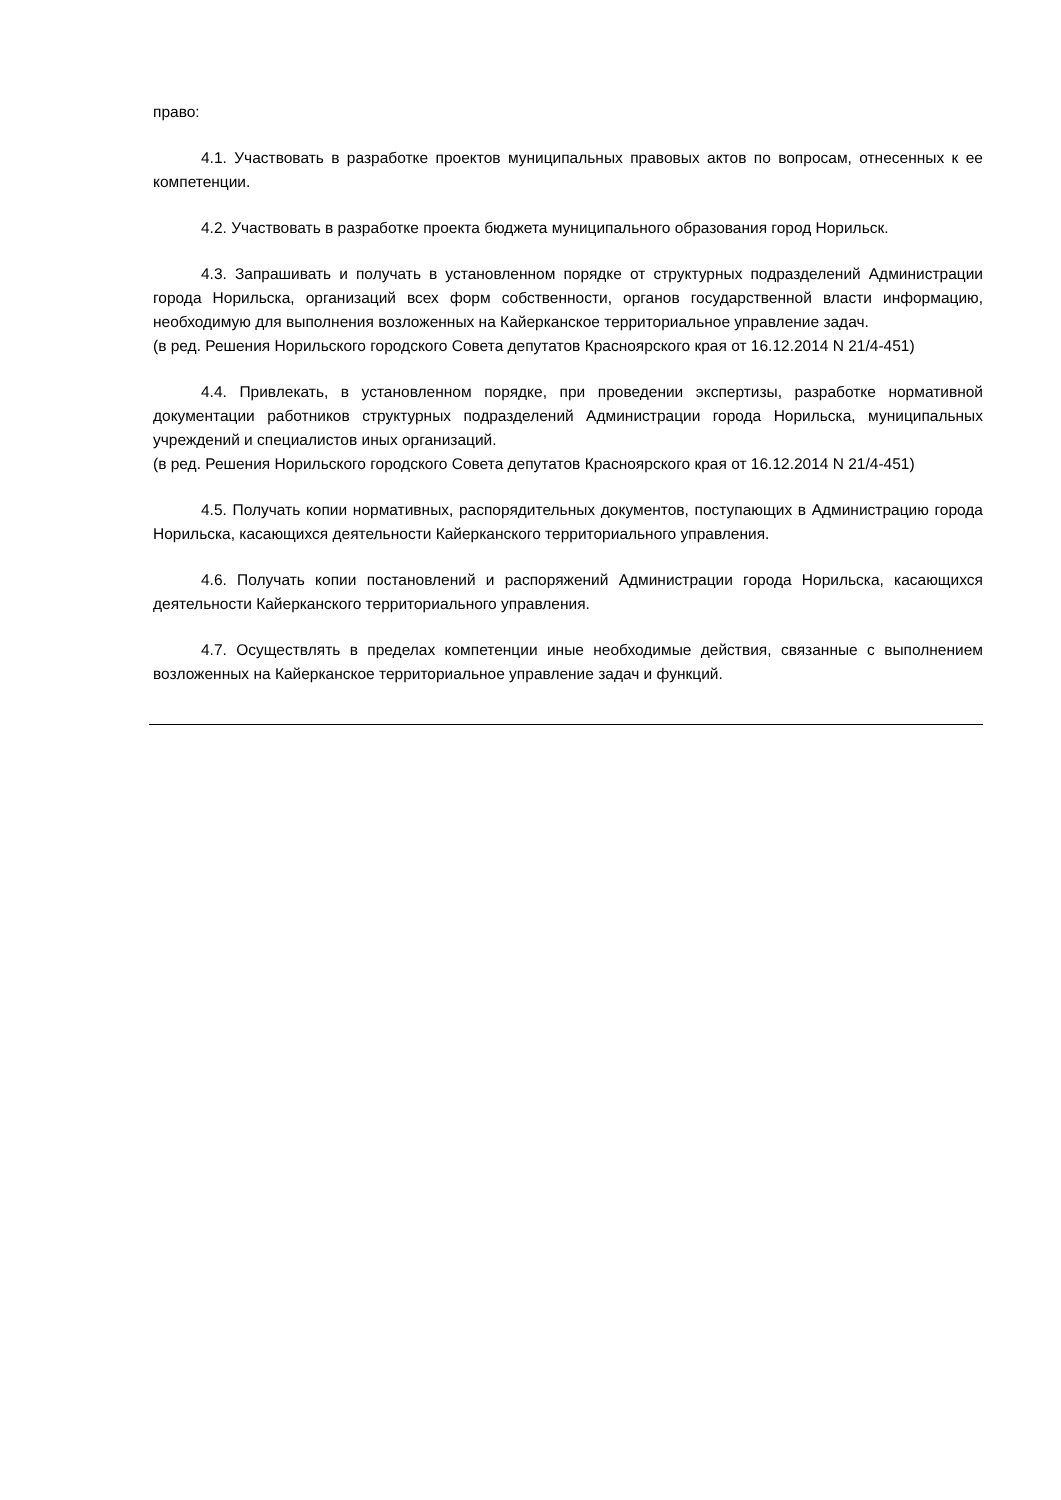право:
4.1. Участвовать в разработке проектов муниципальных правовых актов по вопросам, отнесенных к ее компетенции.
4.2. Участвовать в разработке проекта бюджета муниципального образования город Норильск.
4.3. Запрашивать и получать в установленном порядке от структурных подразделений Администрации города Норильска, организаций всех форм собственности, органов государственной власти информацию, необходимую для выполнения возложенных на Кайерканское территориальное управление задач.
(в ред. Решения Норильского городского Совета депутатов Красноярского края от 16.12.2014 N 21/4-451)
4.4. Привлекать, в установленном порядке, при проведении экспертизы, разработке нормативной документации работников структурных подразделений Администрации города Норильска, муниципальных учреждений и специалистов иных организаций.
(в ред. Решения Норильского городского Совета депутатов Красноярского края от 16.12.2014 N 21/4-451)
4.5. Получать копии нормативных, распорядительных документов, поступающих в Администрацию города Норильска, касающихся деятельности Кайерканского территориального управления.
4.6. Получать копии постановлений и распоряжений Администрации города Норильска, касающихся деятельности Кайерканского территориального управления.
4.7. Осуществлять в пределах компетенции иные необходимые действия, связанные с выполнением возложенных на Кайерканское территориальное управление задач и функций.